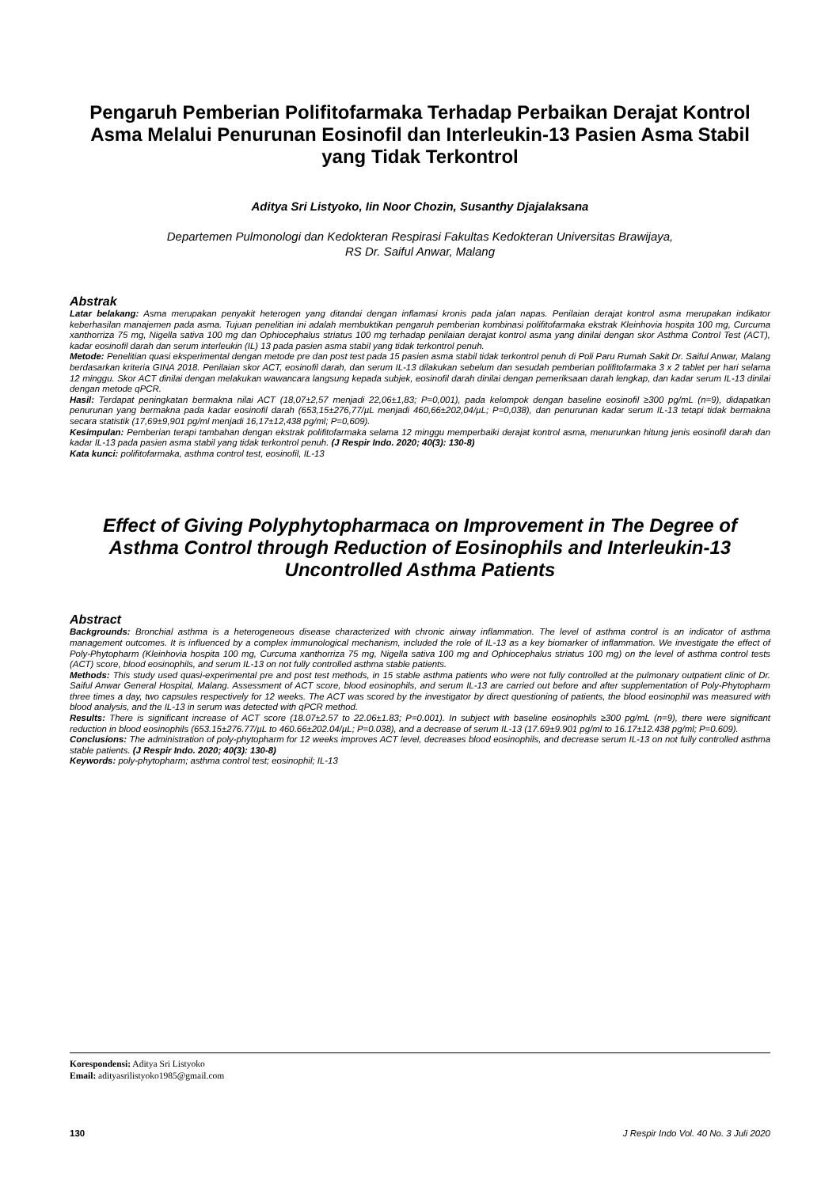Pengaruh Pemberian Polifitofarmaka Terhadap Perbaikan Derajat Kontrol Asma Melalui Penurunan Eosinofil dan Interleukin-13 Pasien Asma Stabil yang Tidak Terkontrol
Aditya Sri Listyoko, Iin Noor Chozin, Susanthy Djajalaksana
Departemen Pulmonologi dan Kedokteran Respirasi Fakultas Kedokteran Universitas Brawijaya,
RS Dr. Saiful Anwar, Malang
Abstrak
Latar belakang: Asma merupakan penyakit heterogen yang ditandai dengan inflamasi kronis pada jalan napas. Penilaian derajat kontrol asma merupakan indikator keberhasilan manajemen pada asma. Tujuan penelitian ini adalah membuktikan pengaruh pemberian kombinasi polifitofarmaka ekstrak Kleinhovia hospita 100 mg, Curcuma xanthorriza 75 mg, Nigella sativa 100 mg dan Ophiocephalus striatus 100 mg terhadap penilaian derajat kontrol asma yang dinilai dengan skor Asthma Control Test (ACT), kadar eosinofil darah dan serum interleukin (IL) 13 pada pasien asma stabil yang tidak terkontrol penuh.
Metode: Penelitian quasi eksperimental dengan metode pre dan post test pada 15 pasien asma stabil tidak terkontrol penuh di Poli Paru Rumah Sakit Dr. Saiful Anwar, Malang berdasarkan kriteria GINA 2018. Penilaian skor ACT, eosinofil darah, dan serum IL-13 dilakukan sebelum dan sesudah pemberian polifitofarmaka 3 x 2 tablet per hari selama 12 minggu. Skor ACT dinilai dengan melakukan wawancara langsung kepada subjek, eosinofil darah dinilai dengan pemeriksaan darah lengkap, dan kadar serum IL-13 dinilai dengan metode qPCR.
Hasil: Terdapat peningkatan bermakna nilai ACT (18,07±2,57 menjadi 22,06±1,83; P=0,001), pada kelompok dengan baseline eosinofil ≥300 pg/mL (n=9), didapatkan penurunan yang bermakna pada kadar eosinofil darah (653,15±276,77/µL menjadi 460,66±202,04/µL; P=0,038), dan penurunan kadar serum IL-13 tetapi tidak bermakna secara statistik (17,69±9,901 pg/ml menjadi 16,17±12,438 pg/ml; P=0,609).
Kesimpulan: Pemberian terapi tambahan dengan ekstrak polifitofarmaka selama 12 minggu memperbaiki derajat kontrol asma, menurunkan hitung jenis eosinofil darah dan kadar IL-13 pada pasien asma stabil yang tidak terkontrol penuh. (J Respir Indo. 2020; 40(3): 130-8)
Kata kunci: polifitofarmaka, asthma control test, eosinofil, IL-13
Effect of Giving Polyphytopharmaca on Improvement in The Degree of Asthma Control through Reduction of Eosinophils and Interleukin-13 Uncontrolled Asthma Patients
Abstract
Backgrounds: Bronchial asthma is a heterogeneous disease characterized with chronic airway inflammation. The level of asthma control is an indicator of asthma management outcomes. It is influenced by a complex immunological mechanism, included the role of IL-13 as a key biomarker of inflammation. We investigate the effect of Poly-Phytopharm (Kleinhovia hospita 100 mg, Curcuma xanthorriza 75 mg, Nigella sativa 100 mg and Ophiocephalus striatus 100 mg) on the level of asthma control tests (ACT) score, blood eosinophils, and serum IL-13 on not fully controlled asthma stable patients.
Methods: This study used quasi-experimental pre and post test methods, in 15 stable asthma patients who were not fully controlled at the pulmonary outpatient clinic of Dr. Saiful Anwar General Hospital, Malang. Assessment of ACT score, blood eosinophils, and serum IL-13 are carried out before and after supplementation of Poly-Phytopharm three times a day, two capsules respectively for 12 weeks. The ACT was scored by the investigator by direct questioning of patients, the blood eosinophil was measured with blood analysis, and the IL-13 in serum was detected with qPCR method.
Results: There is significant increase of ACT score (18.07±2.57 to 22.06±1.83; P=0.001). In subject with baseline eosinophils ≥300 pg/mL (n=9), there were significant reduction in blood eosinophils (653.15±276.77/µL to 460.66±202.04/µL; P=0.038), and a decrease of serum IL-13 (17.69±9.901 pg/ml to 16.17±12.438 pg/ml; P=0.609).
Conclusions: The administration of poly-phytopharm for 12 weeks improves ACT level, decreases blood eosinophils, and decrease serum IL-13 on not fully controlled asthma stable patients. (J Respir Indo. 2020; 40(3): 130-8)
Keywords: poly-phytopharm; asthma control test; eosinophil; IL-13
Korespondensi: Aditya Sri Listyoko
Email: adityasrilistyoko1985@gmail.com
130 J Respir Indo Vol. 40 No. 3 Juli 2020